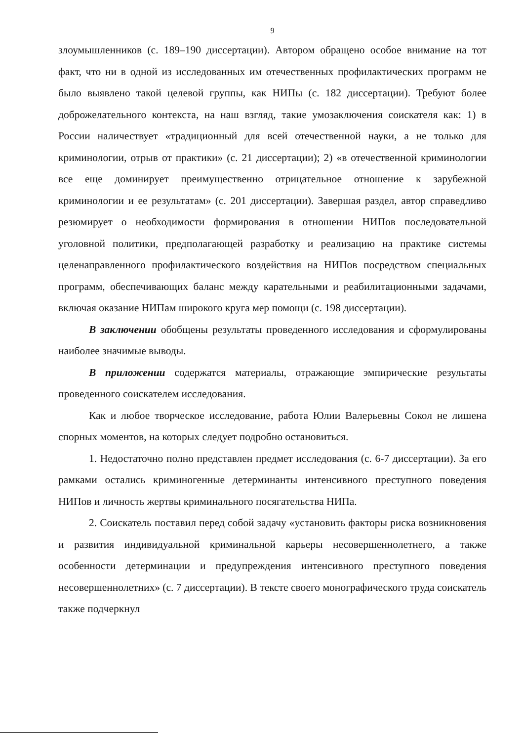9
злоумышленников (с. 189–190 диссертации). Автором обращено особое внимание на тот факт, что ни в одной из исследованных им отечественных профилактических программ не было выявлено такой целевой группы, как НИПы (с. 182 диссертации). Требуют более доброжелательного контекста, на наш взгляд, такие умозаключения соискателя как: 1) в России наличествует «традиционный для всей отечественной науки, а не только для криминологии, отрыв от практики» (с. 21 диссертации); 2) «в отечественной криминологии все еще доминирует преимущественно отрицательное отношение к зарубежной криминологии и ее результатам» (с. 201 диссертации). Завершая раздел, автор справедливо резюмирует о необходимости формирования в отношении НИПов последовательной уголовной политики, предполагающей разработку и реализацию на практике системы целенаправленного профилактического воздействия на НИПов посредством специальных программ, обеспечивающих баланс между карательными и реабилитационными задачами, включая оказание НИПам широкого круга мер помощи (с. 198 диссертации).
В заключении обобщены результаты проведенного исследования и сформулированы наиболее значимые выводы.
В приложении содержатся материалы, отражающие эмпирические результаты проведенного соискателем исследования.
Как и любое творческое исследование, работа Юлии Валерьевны Сокол не лишена спорных моментов, на которых следует подробно остановиться.
1. Недостаточно полно представлен предмет исследования (с. 6-7 диссертации). За его рамками остались криминогенные детерминанты интенсивного преступного поведения НИПов и личность жертвы криминального посягательства НИПа.
2. Соискатель поставил перед собой задачу «установить факторы риска возникновения и развития индивидуальной криминальной карьеры несовершеннолетнего, а также особенности детерминации и предупреждения интенсивного преступного поведения несовершеннолетних» (с. 7 диссертации). В тексте своего монографического труда соискатель также подчеркнул